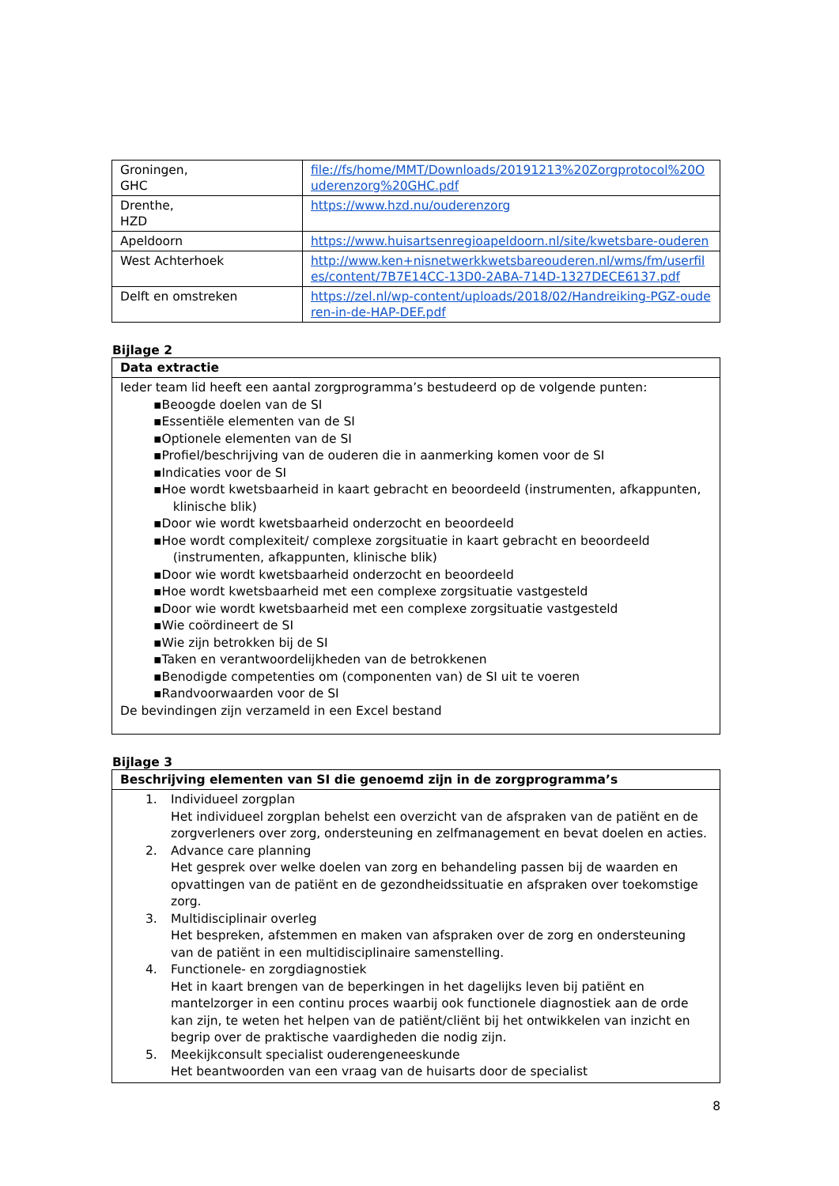| Groningen, GHC | file://fs/home/MMT/Downloads/20191213%20Zorgprotocol%20Ouderenzorg%20GHC.pdf |
| Drenthe, HZD | https://www.hzd.nu/ouderenzorg |
| Apeldoorn | https://www.huisartsenregioapeldoorn.nl/site/kwetsbare-ouderen |
| West Achterhoek | http://www.ken+nisnetwerkkwetsbareouderen.nl/wms/fm/userfiles/content/7B7E14CC-13D0-2ABA-714D-1327DECE6137.pdf |
| Delft en omstreken | https://zel.nl/wp-content/uploads/2018/02/Handreiking-PGZ-ouderen-in-de-HAP-DEF.pdf |
Bijlage 2
| Data extractie |
| --- |
| Ieder team lid heeft een aantal zorgprogramma’s bestudeerd op de volgende punten: ▪Beoogde doelen van de SI ▪Essentiële elementen van de SI ▪Optionele elementen van de SI ▪Profiel/beschrijving van de ouderen die in aanmerking komen voor de SI ▪Indicaties voor de SI ▪Hoe wordt kwetsbaarheid in kaart gebracht en beoordeeld (instrumenten, afkappunten, klinische blik) ▪Door wie wordt kwetsbaarheid onderzocht en beoordeeld ▪Hoe wordt complexiteit/ complexe zorgsituatie in kaart gebracht en beoordeeld (instrumenten, afkappunten, klinische blik) ▪Door wie wordt kwetsbaarheid onderzocht en beoordeeld ▪Hoe wordt kwetsbaarheid met een complexe zorgsituatie vastgesteld ▪Door wie wordt kwetsbaarheid met een complexe zorgsituatie vastgesteld ▪Wie coördineert de SI ▪Wie zijn betrokken bij de SI ▪Taken en verantwoordelijkheden van de betrokkenen ▪Benodigde competenties om (componenten van) de SI uit te voeren ▪Randvoorwaarden voor de SI De bevindingen zijn verzameld in een Excel bestand |
Bijlage 3
| Beschrijving elementen van SI die genoemd zijn in de zorgprogramma’s |
| --- |
| 1. Individueel zorgplan Het individueel zorgplan behelst een overzicht van de afspraken van de patiënt en de zorgverleners over zorg, ondersteuning en zelfmanagement en bevat doelen en acties. 2. Advance care planning Het gesprek over welke doelen van zorg en behandeling passen bij de waarden en opvattingen van de patiënt en de gezondheidssituatie en afspraken over toekomstige zorg. 3. Multidisciplinair overleg Het bespreken, afstemmen en maken van afspraken over de zorg en ondersteuning van de patiënt in een multidisciplinaire samenstelling. 4. Functionele- en zorgdiagnostiek Het in kaart brengen van de beperkingen in het dagelijks leven bij patiënt en mantelzorger in een continu proces waarbij ook functionele diagnostiek aan de orde kan zijn, te weten het helpen van de patiënt/cliënt bij het ontwikkelen van inzicht en begrip over de praktische vaardigheden die nodig zijn. 5. Meekijkconsult specialist ouderengeneeskunde Het beantwoorden van een vraag van de huisarts door de specialist |
8